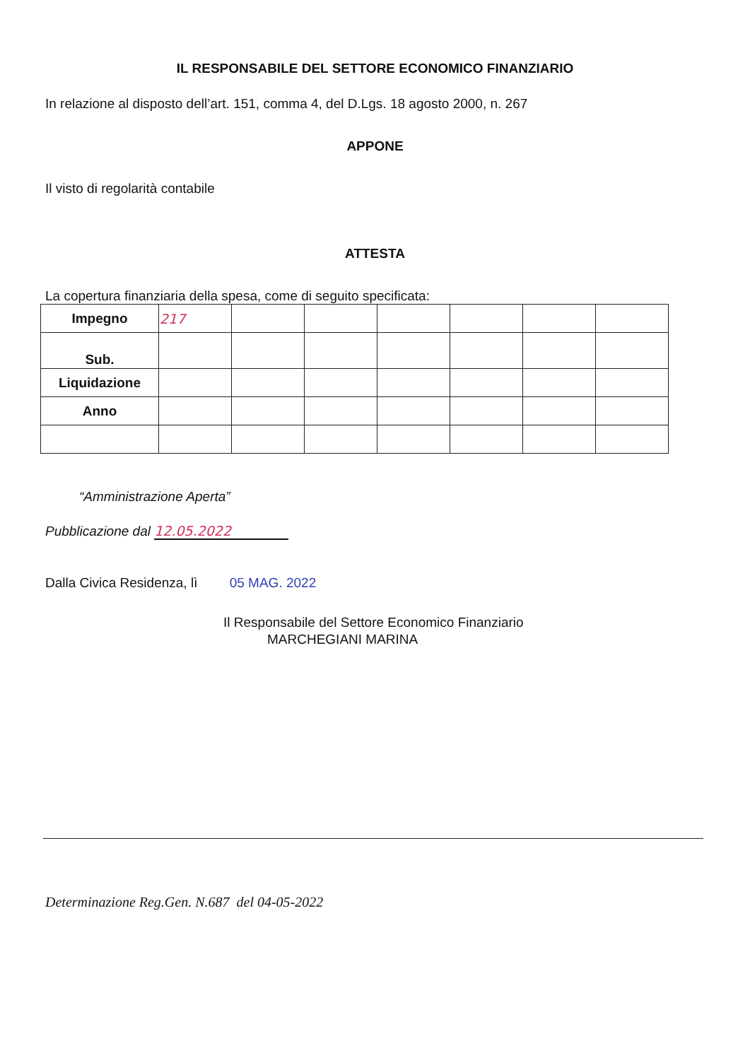IL RESPONSABILE DEL SETTORE ECONOMICO FINANZIARIO
In relazione al disposto dell’art. 151, comma 4, del D.Lgs. 18 agosto 2000, n. 267
APPONE
Il visto di regolarità contabile
ATTESTA
La copertura finanziaria della spesa, come di seguito specificata:
| Impegno | 217 | | | | | | |
| Sub. | | | | | | | |
| Liquidazione | | | | | | | |
| Anno | | | | | | | |
“Amministrazione Aperta”
Pubblicazione dal 12.05.2022
Dalla Civica Residenza, lì 05 MAG. 2022
Il Responsabile del Settore Economico Finanziario
MARCHEGIANI MARINA
Determinazione Reg.Gen. N.687 del 04-05-2022